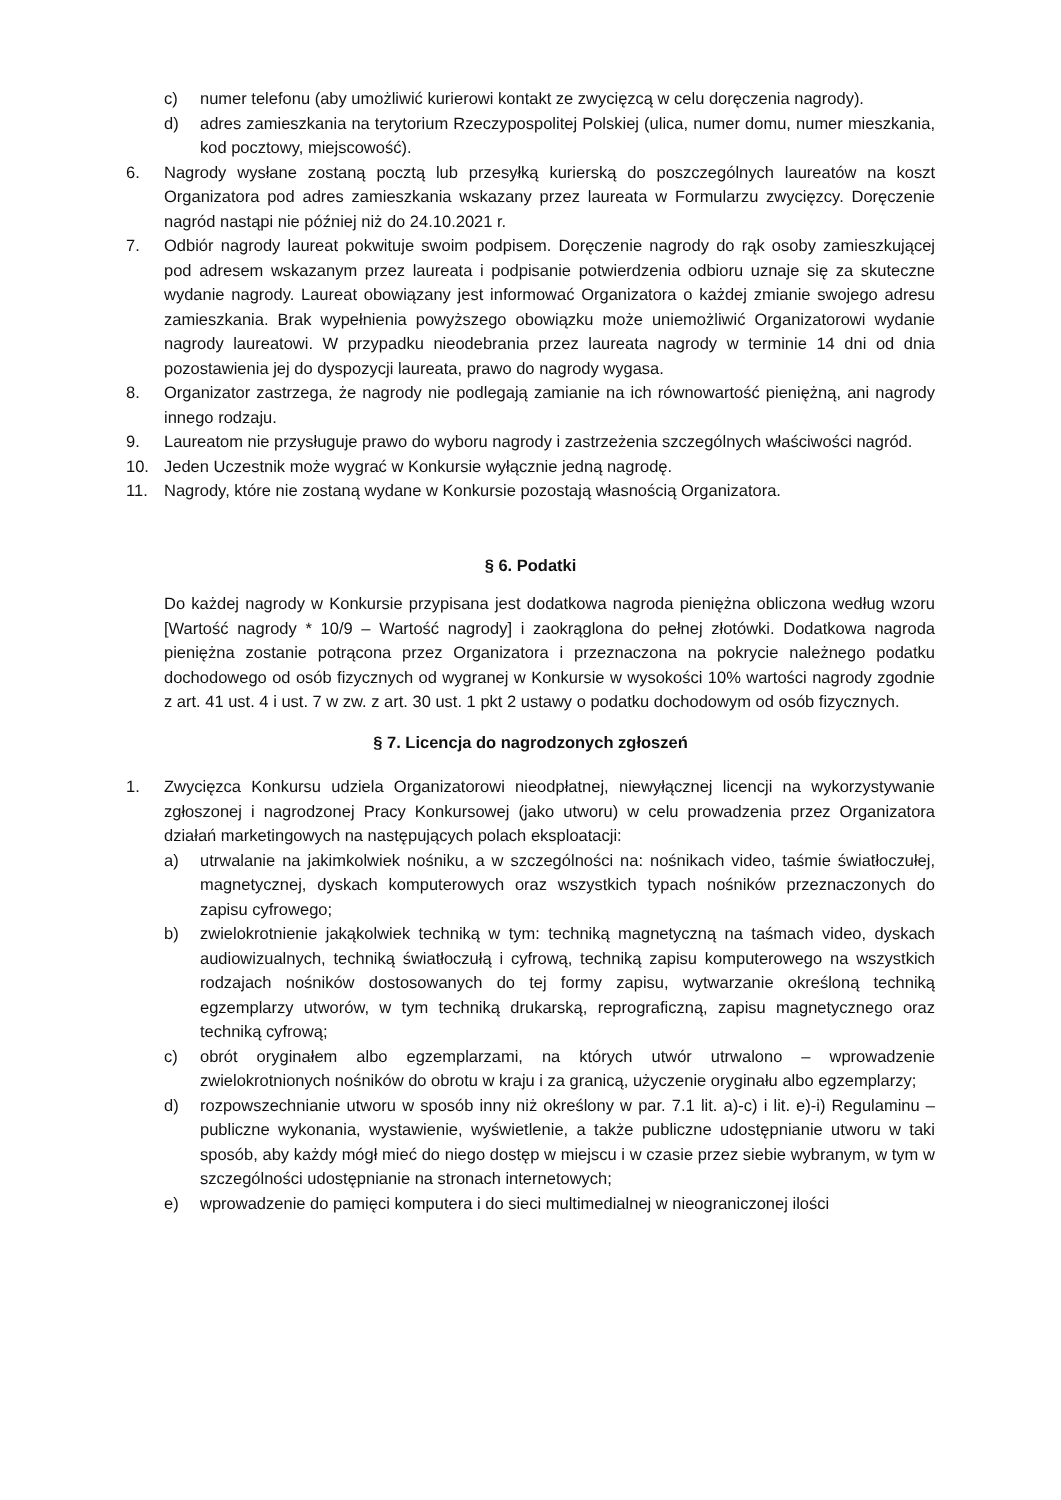c) numer telefonu (aby umożliwić kurierowi kontakt ze zwycięzcą w celu doręczenia nagrody).
d) adres zamieszkania na terytorium Rzeczypospolitej Polskiej (ulica, numer domu, numer mieszkania, kod pocztowy, miejscowość).
6. Nagrody wysłane zostaną pocztą lub przesyłką kurierską do poszczególnych laureatów na koszt Organizatora pod adres zamieszkania wskazany przez laureata w Formularzu zwycięzcy. Doręczenie nagród nastąpi nie później niż do 24.10.2021 r.
7. Odbiór nagrody laureat pokwituje swoim podpisem. Doręczenie nagrody do rąk osoby zamieszkującej pod adresem wskazanym przez laureata i podpisanie potwierdzenia odbioru uznaje się za skuteczne wydanie nagrody. Laureat obowiązany jest informować Organizatora o każdej zmianie swojego adresu zamieszkania. Brak wypełnienia powyższego obowiązku może uniemożliwić Organizatorowi wydanie nagrody laureatowi. W przypadku nieodebrania przez laureata nagrody w terminie 14 dni od dnia pozostawienia jej do dyspozycji laureata, prawo do nagrody wygasa.
8. Organizator zastrzega, że nagrody nie podlegają zamianie na ich równowartość pieniężną, ani nagrody innego rodzaju.
9. Laureatom nie przysługuje prawo do wyboru nagrody i zastrzeżenia szczególnych właściwości nagród.
10. Jeden Uczestnik może wygrać w Konkursie wyłącznie jedną nagrodę.
11. Nagrody, które nie zostaną wydane w Konkursie pozostają własnością Organizatora.
§ 6. Podatki
Do każdej nagrody w Konkursie przypisana jest dodatkowa nagroda pieniężna obliczona według wzoru [Wartość nagrody * 10/9 – Wartość nagrody] i zaokrąglona do pełnej złotówki. Dodatkowa nagroda pieniężna zostanie potrącona przez Organizatora i przeznaczona na pokrycie należnego podatku dochodowego od osób fizycznych od wygranej w Konkursie w wysokości 10% wartości nagrody zgodnie z art. 41 ust. 4 i ust. 7 w zw. z art. 30 ust. 1 pkt 2 ustawy o podatku dochodowym od osób fizycznych.
§ 7. Licencja do nagrodzonych zgłoszeń
1. Zwycięzca Konkursu udziela Organizatorowi nieodpłatnej, niewyłącznej licencji na wykorzystywanie zgłoszonej i nagrodzonej Pracy Konkursowej (jako utworu) w celu prowadzenia przez Organizatora działań marketingowych na następujących polach eksploatacji:
a) utrwalanie na jakimkolwiek nośniku, a w szczególności na: nośnikach video, taśmie światłoczułej, magnetycznej, dyskach komputerowych oraz wszystkich typach nośników przeznaczonych do zapisu cyfrowego;
b) zwielokrotnienie jakąkolwiek techniką w tym: techniką magnetyczną na taśmach video, dyskach audiowizualnych, techniką światłoczułą i cyfrową, techniką zapisu komputerowego na wszystkich rodzajach nośników dostosowanych do tej formy zapisu, wytwarzanie określoną techniką egzemplarzy utworów, w tym techniką drukarską, reprograficzną, zapisu magnetycznego oraz techniką cyfrową;
c) obrót oryginałem albo egzemplarzami, na których utwór utrwalono – wprowadzenie zwielokrotnionych nośników do obrotu w kraju i za granicą, użyczenie oryginału albo egzemplarzy;
d) rozpowszechnianie utworu w sposób inny niż określony w par. 7.1 lit. a)-c) i lit. e)-i) Regulaminu – publiczne wykonania, wystawienie, wyświetlenie, a także publiczne udostępnianie utworu w taki sposób, aby każdy mógł mieć do niego dostęp w miejscu i w czasie przez siebie wybranym, w tym w szczególności udostępnianie na stronach internetowych;
e) wprowadzenie do pamięci komputera i do sieci multimedialnej w nieograniczonej ilości